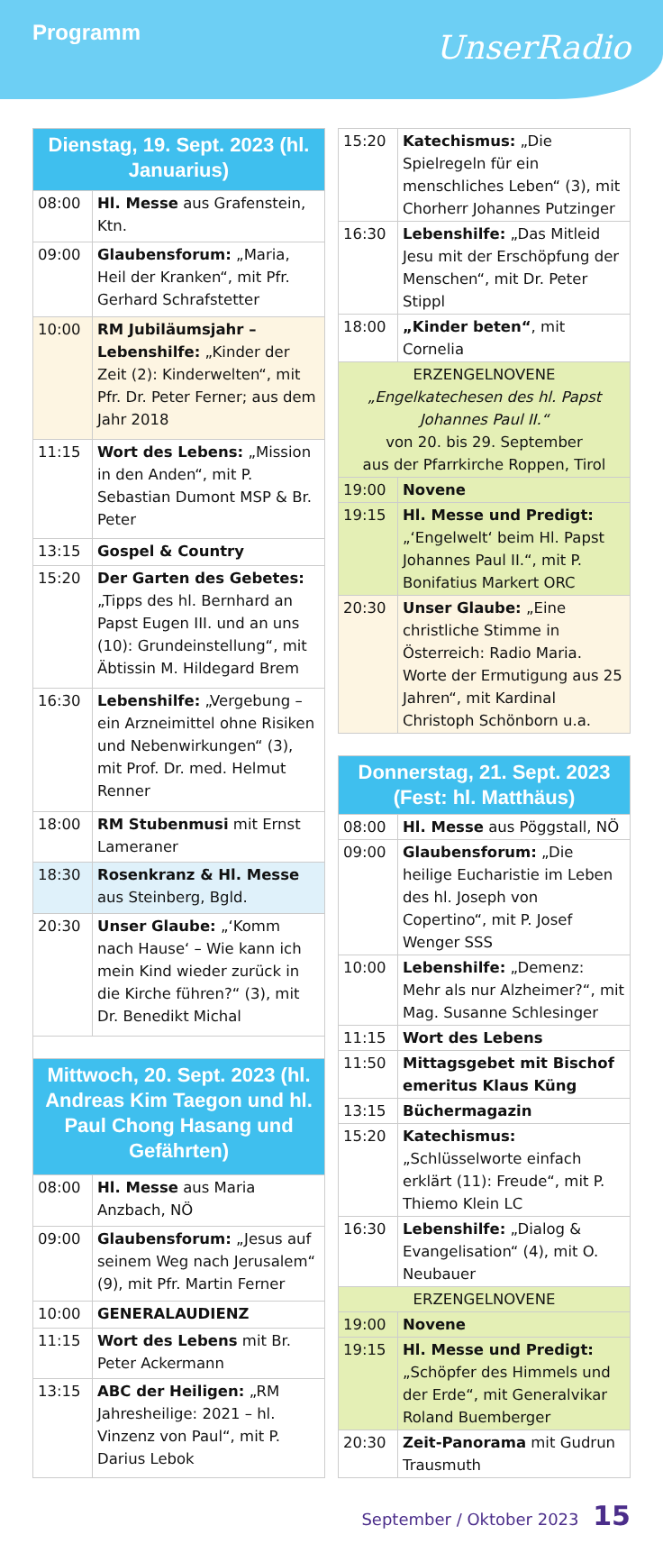Programm
UnserRadio
| Dienstag, 19. Sept. 2023 (hl. Januarius) | |
| 08:00 | Hl. Messe aus Grafenstein, Ktn. |
| 09:00 | Glaubensforum: „Maria, Heil der Kranken“, mit Pfr. Gerhard Schrafstetter |
| 10:00 | RM Jubiläumsjahr – Lebenshilfe: „Kinder der Zeit (2): Kinderwelten“, mit Pfr. Dr. Peter Ferner; aus dem Jahr 2018 |
| 11:15 | Wort des Lebens: „Mission in den Anden“, mit P. Sebastian Dumont MSP & Br. Peter |
| 13:15 | Gospel & Country |
| 15:20 | Der Garten des Gebetes: „Tipps des hl. Bernhard an Papst Eugen III. und an uns (10): Grundeinstellung“, mit Äbtissin M. Hildegard Brem |
| 16:30 | Lebenshilfe: „Vergebung – ein Arzneimittel ohne Risiken und Nebenwirkungen“ (3), mit Prof. Dr. med. Helmut Renner |
| 18:00 | RM Stubenmusi mit Ernst Lameraner |
| 18:30 | Rosenkranz & Hl. Messe aus Steinberg, Bgld. |
| 20:30 | Unser Glaube: „‘Komm nach Hause‘ – Wie kann ich mein Kind wieder zurück in die Kirche führen?“ (3), mit Dr. Benedikt Michal |
| Mittwoch, 20. Sept. 2023 (hl. Andreas Kim Taegon und hl. Paul Chong Hasang und Gefährten) | |
| 08:00 | Hl. Messe aus Maria Anzbach, NÖ |
| 09:00 | Glaubensforum: „Jesus auf seinem Weg nach Jerusalem“ (9), mit Pfr. Martin Ferner |
| 10:00 | GENERALAUDIENZ |
| 11:15 | Wort des Lebens mit Br. Peter Ackermann |
| 13:15 | ABC der Heiligen: „RM Jahresheilige: 2021 – hl. Vinzenz von Paul“, mit P. Darius Lebok |
| 15:20 | Katechismus: „Die Spielregeln für ein menschliches Leben“ (3), mit Chorherr Johannes Putzinger |
| 16:30 | Lebenshilfe: „Das Mitleid Jesu mit der Erschöpfung der Menschen“, mit Dr. Peter Stippl |
| 18:00 | „Kinder beten“ , mit Cornelia |
| ERZENGELNOVENE „Engelkatechesen des hl. Papst Johannes Paul II.“ von 20. bis 29. September aus der Pfarrkirche Roppen, Tirol | |
| 19:00 | Novene |
| 19:15 | Hl. Messe und Predigt: „‘Engelwelt‘ beim Hl. Papst Johannes Paul II.“, mit P. Bonifatius Markert ORC |
| 20:30 | Unser Glaube: „Eine christliche Stimme in Österreich: Radio Maria. Worte der Ermutigung aus 25 Jahren“, mit Kardinal Christoph Schönborn u.a. |
| Donnerstag, 21. Sept. 2023 (Fest: hl. Matthäus) | |
| 08:00 | Hl. Messe aus Pöggstall, NÖ |
| 09:00 | Glaubensforum: „Die heilige Eucharistie im Leben des hl. Joseph von Copertino“, mit P. Josef Wenger SSS |
| 10:00 | Lebenshilfe: „Demenz: Mehr als nur Alzheimer?“, mit Mag. Susanne Schlesinger |
| 11:15 | Wort des Lebens |
| 11:50 | Mittagsgebet mit Bischof emeritus Klaus Küng |
| 13:15 | Büchermagazin |
| 15:20 | Katechismus: „Schlüsselworte einfach erklärt (11): Freude“, mit P. Thiemo Klein LC |
| 16:30 | Lebenshilfe: „Dialog & Evangelisation“ (4), mit O. Neubauer |
| ERZENGELNOVENE | |
| 19:00 | Novene |
| 19:15 | Hl. Messe und Predigt: „Schöpfer des Himmels und der Erde“, mit Generalvikar Roland Buemberger |
| 20:30 | Zeit-Panorama mit Gudrun Trausmuth |
September / Oktober 2023 15